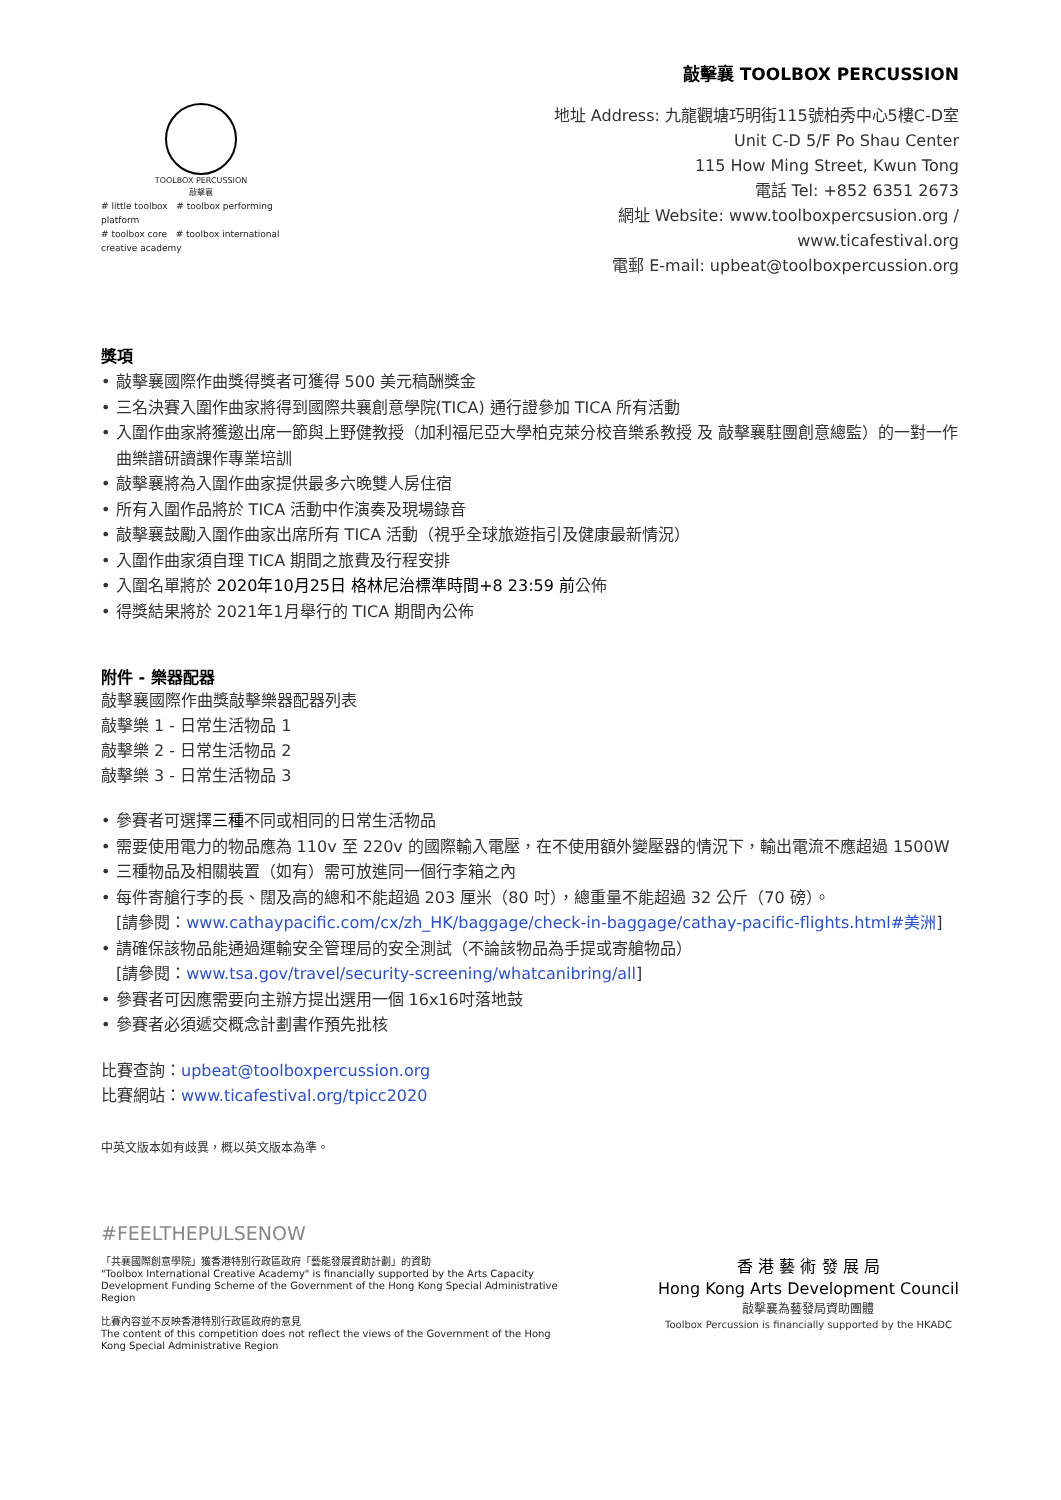敲擊襄 TOOLBOX PERCUSSION
TOOLBOX PERCUSSION
敲擊襄
# little toolbox # toolbox performing platform
# toolbox core # toolbox international creative academy
地址 Address: 九龍觀塘巧明街115號柏秀中心5樓C-D室
Unit C-D 5/F Po Shau Center
115 How Ming Street, Kwun Tong
電話 Tel: +852 6351 2673
網址 Website: www.toolboxpercsusion.org /
www.ticafestival.org
電郵 E-mail: upbeat@toolboxpercussion.org
獎項
• 敲擊襄國際作曲獎得獎者可獲得 500 美元稿酬獎金
• 三名決賽入圍作曲家將得到國際共襄創意學院(TICA) 通行證參加 TICA 所有活動
• 入圍作曲家將獲邀出席一節與上野健教授（加利福尼亞大學柏克萊分校音樂系教授 及 敲擊襄駐團創意總監）的一對一作曲樂譜研讀課作專業培訓
• 敲擊襄將為入圍作曲家提供最多六晚雙人房住宿
• 所有入圍作品將於 TICA 活動中作演奏及現場錄音
• 敲擊襄鼓勵入圍作曲家出席所有 TICA 活動（視乎全球旅遊指引及健康最新情況）
• 入圍作曲家須自理 TICA 期間之旅費及行程安排
• 入圍名單將於 2020年10月25日 格林尼治標準時間+8 23:59 前公佈
• 得獎結果將於 2021年1月舉行的 TICA 期間內公佈
附件 - 樂器配器
敲擊襄國際作曲獎敲擊樂器配器列表
敲擊樂 1 - 日常生活物品 1
敲擊樂 2 - 日常生活物品 2
敲擊樂 3 - 日常生活物品 3
• 參賽者可選擇三種不同或相同的日常生活物品
• 需要使用電力的物品應為 110v 至 220v 的國際輸入電壓，在不使用額外變壓器的情況下，輸出電流不應超過 1500W
• 三種物品及相關裝置（如有）需可放進同一個行李箱之內
• 每件寄艙行李的長、闊及高的總和不能超過 203 厘米（80 吋），總重量不能超過 32 公斤（70 磅）。
[請參閱：www.cathaypacific.com/cx/zh_HK/baggage/check-in-baggage/cathay-pacific-flights.html#美洲]
• 請確保該物品能通過運輸安全管理局的安全測試（不論該物品為手提或寄艙物品）
[請參閱：www.tsa.gov/travel/security-screening/whatcanibring/all]
• 參賽者可因應需要向主辦方提出選用一個 16x16吋落地鼓
• 參賽者必須遞交概念計劃書作預先批核
比賽查詢：upbeat@toolboxpercussion.org
比賽網站：www.ticafestival.org/tpicc2020
中英文版本如有歧異，概以英文版本為準。
#FEELTHEPULSENOW
「共襄國際創意學院」獲香港特別行政區政府「藝能發展資助計劃」的資助
"Toolbox International Creative Academy" is financially supported by the Arts Capacity Development Funding Scheme of the Government of the Hong Kong Special Administrative Region
比賽內容並不反映香港特別行政區政府的意見
The content of this competition does not reflect the views of the Government of the Hong Kong Special Administrative Region
香 港 藝 術 發 展 局
Hong Kong Arts Development Council
敲擊襄為藝發局資助團體
Toolbox Percussion is financially supported by the HKADC